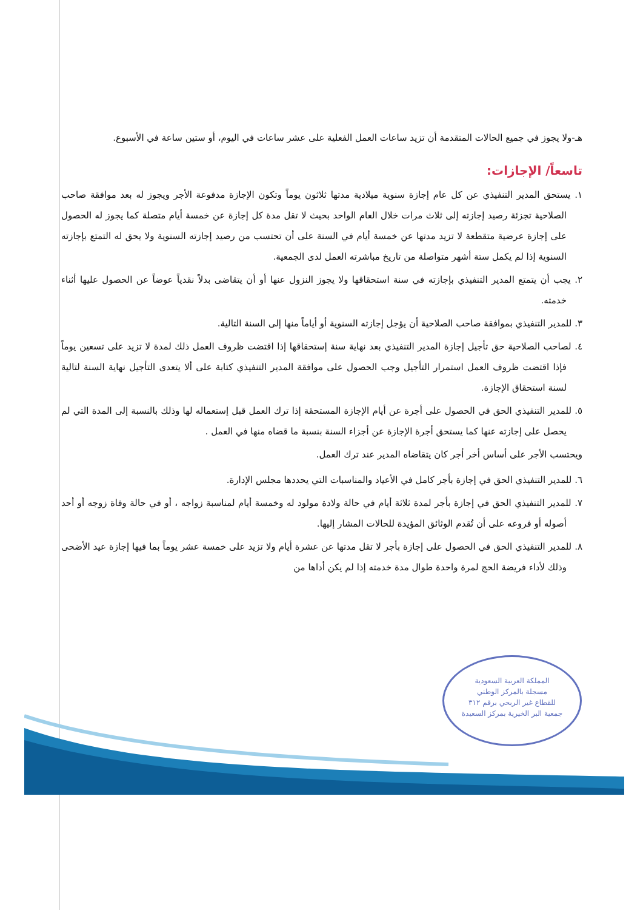هـ-ولا يجوز في جميع الحالات المتقدمة أن تزيد ساعات العمل الفعلية على عشر ساعات في اليوم، أو ستين ساعة في الأسبوع.
تاسعاً/ الإجازات:
١. يستحق المدير التنفيذي عن كل عام إجازة سنوية ميلادية مدتها ثلاثون يوماً وتكون الإجازة مدفوعة الأجر ويجوز له بعد موافقة صاحب الصلاحية تجزئة رصيد إجازته إلى ثلاث مرات خلال العام الواحد بحيث لا تقل مدة كل إجازة عن خمسة أيام متصلة كما يجوز له الحصول على إجازة عرضية متقطعة لا تزيد مدتها عن خمسة أيام في السنة على أن تحتسب من رصيد إجازته السنوية ولا يحق له التمتع بإجازته السنوية إذا لم يكمل ستة أشهر متواصلة من تاريخ مباشرته العمل لدى الجمعية.
٢. يجب أن يتمتع المدير التنفيذي بإجازته في سنة استحقاقها ولا يجوز النزول عنها أو أن يتقاضى بدلاً نقدياً عوضاً عن الحصول عليها أثناء خدمته.
٣. للمدير التنفيذي بموافقة صاحب الصلاحية أن يؤجل إجازته السنوية أو أياماً منها إلى السنة التالية.
٤. لصاحب الصلاحية حق تأجيل إجازة المدير التنفيذي بعد نهاية سنة إستحقاقها إذا اقتضت ظروف العمل ذلك لمدة لا تزيد على تسعين يوماً فإذا اقتضت ظروف العمل استمرار التأجيل وجب الحصول على موافقة المدير التنفيذي كتابة على ألا يتعدى التأجيل نهاية السنة لتالية لسنة استحقاق الإجازة.
٥. للمدير التنفيذي الحق في الحصول على أجرة عن أيام الإجازة المستحقة إذا ترك العمل قبل إستعماله لها وذلك بالنسبة إلى المدة التي لم يحصل على إجازته عنها كما يستحق أجرة الإجازة عن أجزاء السنة بنسبة ما قضاه منها في العمل .
ويحتسب الأجر على أساس أخر أجر كان يتقاضاه المدير عند ترك العمل.
٦. للمدير التنفيذي الحق في إجازة بأجر كامل في الأعياد والمناسبات التي يحددها مجلس الإدارة.
٧. للمدير التنفيذي الحق في إجازة بأجر لمدة ثلاثة أيام في حالة ولادة مولود له وخمسة أيام لمناسبة زواجه ، أو في حالة وفاة زوجه أو أحد أصوله أو فروعه على أن تُقدم الوثائق المؤيدة للحالات المشار إليها.
٨. للمدير التنفيذي الحق في الحصول على إجازة بأجر لا تقل مدتها عن عشرة أيام ولا تزيد على خمسة عشر يوماً بما فيها إجازة عيد الأضحى وذلك لأداء فريضة الحج لمرة واحدة طوال مدة خدمته إذا لم يكن أداها من
المملكة العربية السعودية
مسجلة بالمركز الوطني
للقطاع غير الربحي برقم ٣١٢
جمعية البر الخيرية بمركز السعيدة